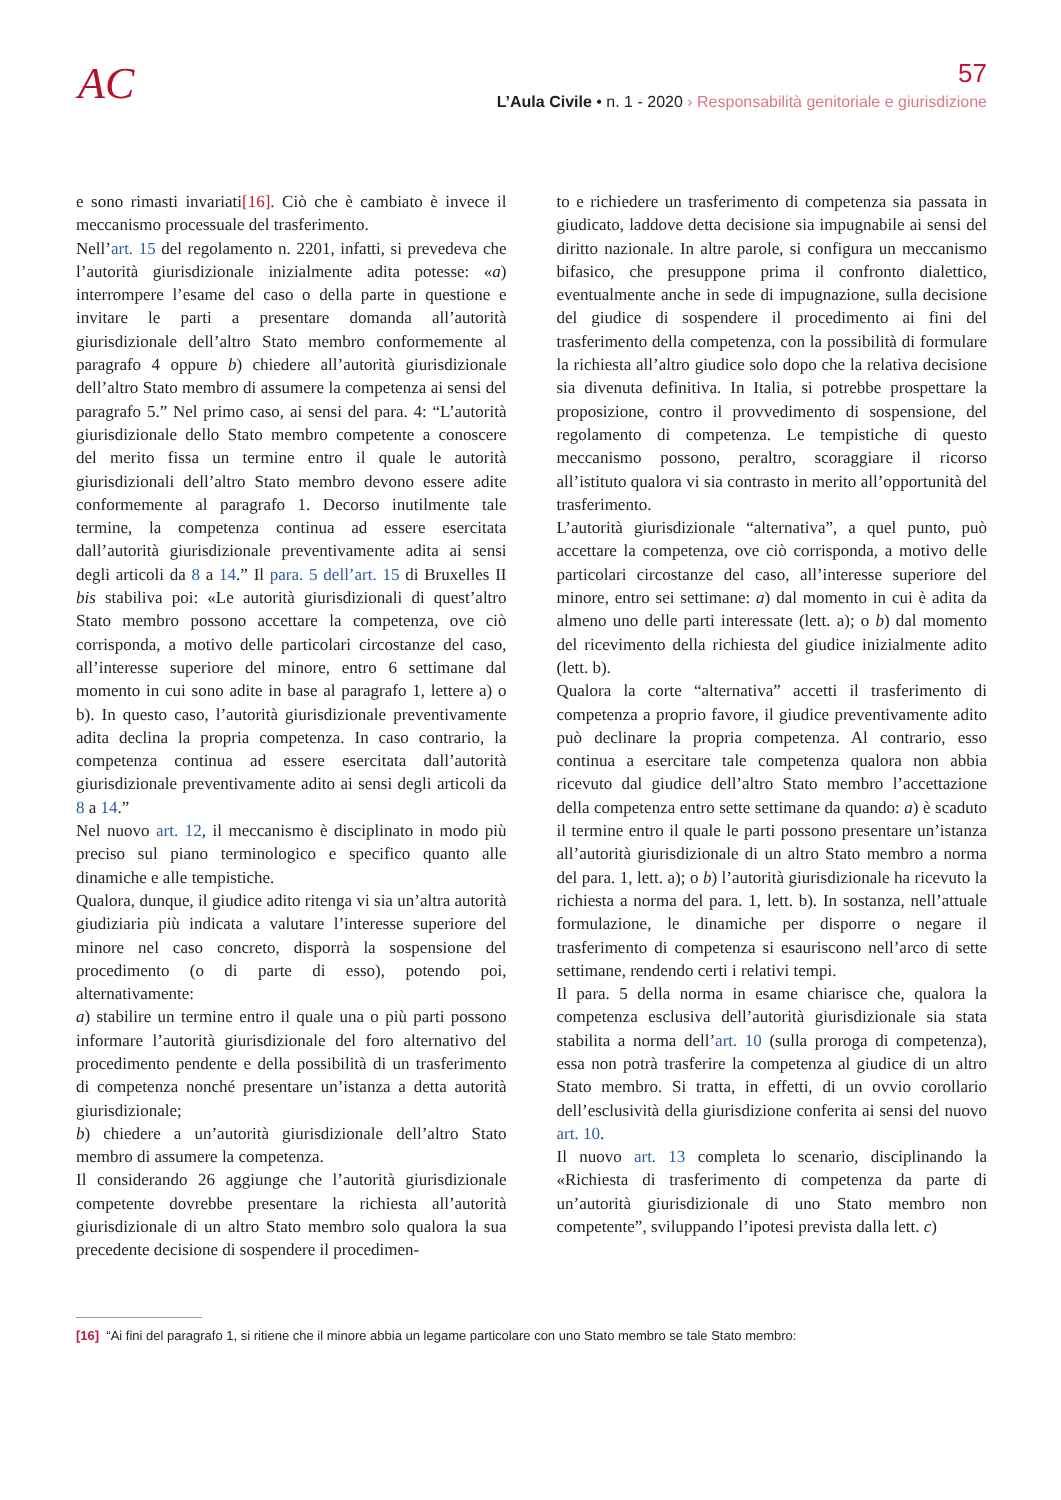AC
57
L’Aula Civile • n. 1 - 2020 › Responsabilità genitoriale e giurisdizione
e sono rimasti invariati[16]. Ciò che è cambiato è invece il meccanismo processuale del trasferimento.
Nell’art. 15 del regolamento n. 2201, infatti, si prevedeva che l’autorità giurisdizionale inizialmente adita potesse: «a) interrompere l’esame del caso o della parte in questione e invitare le parti a presentare domanda all’autorità giurisdizionale dell’altro Stato membro conformemente al paragrafo 4 oppure b) chiedere all’autorità giurisdizionale dell’altro Stato membro di assumere la competenza ai sensi del paragrafo 5.” Nel primo caso, ai sensi del para. 4: “L’autorità giurisdizionale dello Stato membro competente a conoscere del merito fissa un termine entro il quale le autorità giurisdizionali dell’altro Stato membro devono essere adite conformemente al paragrafo 1. Decorso inutilmente tale termine, la competenza continua ad essere esercitata dall’autorità giurisdizionale preventivamente adita ai sensi degli articoli da 8 a 14.” Il para. 5 dell’art. 15 di Bruxelles II bis stabiliva poi: «Le autorità giurisdizionali di quest’altro Stato membro possono accettare la competenza, ove ciò corrisponda, a motivo delle particolari circostanze del caso, all’interesse superiore del minore, entro 6 settimane dal momento in cui sono adite in base al paragrafo 1, lettere a) o b). In questo caso, l’autorità giurisdizionale preventivamente adita declina la propria competenza. In caso contrario, la competenza continua ad essere esercitata dall’autorità giurisdizionale preventivamente adito ai sensi degli articoli da 8 a 14.”
Nel nuovo art. 12, il meccanismo è disciplinato in modo più preciso sul piano terminologico e specifico quanto alle dinamiche e alle tempistiche.
Qualora, dunque, il giudice adito ritenga vi sia un’altra autorità giudiziaria più indicata a valutare l’interesse superiore del minore nel caso concreto, disporrà la sospensione del procedimento (o di parte di esso), potendo poi, alternativamente:
a) stabilire un termine entro il quale una o più parti possono informare l’autorità giurisdizionale del foro alternativo del procedimento pendente e della possibilità di un trasferimento di competenza nonché presentare un’istanza a detta autorità giurisdizionale;
b) chiedere a un’autorità giurisdizionale dell’altro Stato membro di assumere la competenza.
Il considerando 26 aggiunge che l’autorità giurisdizionale competente dovrebbe presentare la richiesta all’autorità giurisdizionale di un altro Stato membro solo qualora la sua precedente decisione di sospendere il procedimen-
to e richiedere un trasferimento di competenza sia passata in giudicato, laddove detta decisione sia impugnabile ai sensi del diritto nazionale. In altre parole, si configura un meccanismo bifasico, che presuppone prima il confronto dialettico, eventualmente anche in sede di impugnazione, sulla decisione del giudice di sospendere il procedimento ai fini del trasferimento della competenza, con la possibilità di formulare la richiesta all’altro giudice solo dopo che la relativa decisione sia divenuta definitiva. In Italia, si potrebbe prospettare la proposizione, contro il provvedimento di sospensione, del regolamento di competenza. Le tempistiche di questo meccanismo possono, peraltro, scoraggiare il ricorso all’istituto qualora vi sia contrasto in merito all’opportunità del trasferimento.
L’autorità giurisdizionale “alternativa”, a quel punto, può accettare la competenza, ove ciò corrisponda, a motivo delle particolari circostanze del caso, all’interesse superiore del minore, entro sei settimane: a) dal momento in cui è adita da almeno uno delle parti interessate (lett. a); o b) dal momento del ricevimento della richiesta del giudice inizialmente adito (lett. b).
Qualora la corte “alternativa” accetti il trasferimento di competenza a proprio favore, il giudice preventivamente adito può declinare la propria competenza. Al contrario, esso continua a esercitare tale competenza qualora non abbia ricevuto dal giudice dell’altro Stato membro l’accettazione della competenza entro sette settimane da quando: a) è scaduto il termine entro il quale le parti possono presentare un’istanza all’autorità giurisdizionale di un altro Stato membro a norma del para. 1, lett. a); o b) l’autorità giurisdizionale ha ricevuto la richiesta a norma del para. 1, lett. b). In sostanza, nell’attuale formulazione, le dinamiche per disporre o negare il trasferimento di competenza si esauriscono nell’arco di sette settimane, rendendo certi i relativi tempi.
Il para. 5 della norma in esame chiarisce che, qualora la competenza esclusiva dell’autorità giurisdizionale sia stata stabilita a norma dell’art. 10 (sulla proroga di competenza), essa non potrà trasferire la competenza al giudice di un altro Stato membro. Si tratta, in effetti, di un ovvio corollario dell’esclusività della giurisdizione conferita ai sensi del nuovo art. 10.
Il nuovo art. 13 completa lo scenario, disciplinando la «Richiesta di trasferimento di competenza da parte di un’autorità giurisdizionale di uno Stato membro non competente”, sviluppando l’ipotesi prevista dalla lett. c)
[16] “Ai fini del paragrafo 1, si ritiene che il minore abbia un legame particolare con uno Stato membro se tale Stato membro: